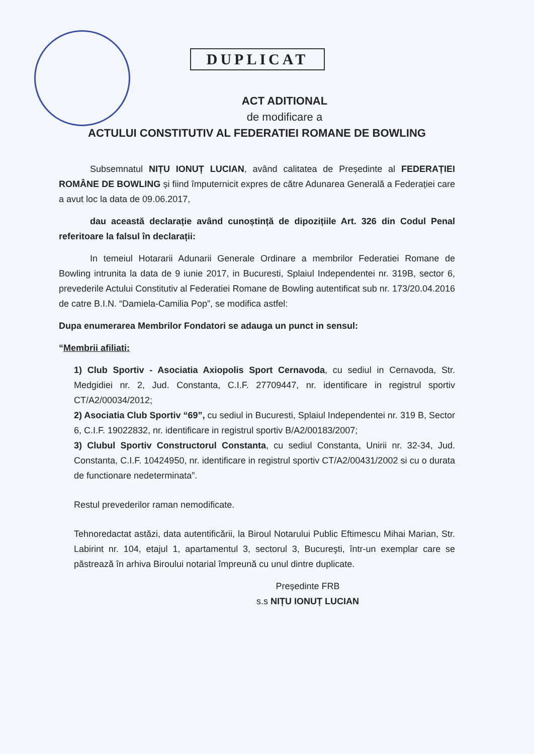DUPLICAT
ACT ADITIONAL
de modificare a
ACTULUI CONSTITUTIV AL FEDERATIEI ROMANE DE BOWLING
Subsemnatul NIȚU IONUȚ LUCIAN, având calitatea de Președinte al FEDERAȚIEI ROMÂNE DE BOWLING și fiind împuternicit expres de către Adunarea Generală a Federației care a avut loc la data de 09.06.2017,
dau această declarație având cunoștință de dipozițiile Art. 326 din Codul Penal referitoare la falsul în declarații:
In temeiul Hotararii Adunarii Generale Ordinare a membrilor Federatiei Romane de Bowling intrunita la data de 9 iunie 2017, in Bucuresti, Splaiul Independentei nr. 319B, sector 6, prevederile Actului Constitutiv al Federatiei Romane de Bowling autentificat sub nr. 173/20.04.2016 de catre B.I.N. “Damiela-Camilia Pop”, se modifica astfel:
Dupa enumerarea Membrilor Fondatori se adauga un punct in sensul:
“Membrii afiliati:
1) Club Sportiv - Asociatia Axiopolis Sport Cernavoda, cu sediul in Cernavoda, Str. Medgidiei nr. 2, Jud. Constanta, C.I.F. 27709447, nr. identificare in registrul sportiv CT/A2/00034/2012;
2) Asociatia Club Sportiv “69”, cu sediul in Bucuresti, Splaiul Independentei nr. 319 B, Sector 6, C.I.F. 19022832, nr. identificare in registrul sportiv B/A2/00183/2007;
3) Clubul Sportiv Constructorul Constanta, cu sediul Constanta, Unirii nr. 32-34, Jud. Constanta, C.I.F. 10424950, nr. identificare in registrul sportiv CT/A2/00431/2002 si cu o durata de functionare nedeterminata”.
Restul prevederilor raman nemodificate.
Tehnoredactat astăzi, data autentificării, la Biroul Notarului Public Eftimescu Mihai Marian, Str. Labirint nr. 104, etajul 1, apartamentul 3, sectorul 3, Bucureşti, într-un exemplar care se păstrează în arhiva Biroului notarial împreună cu unul dintre duplicate.
Președinte FRB
s.s NIȚU IONUȚ LUCIAN